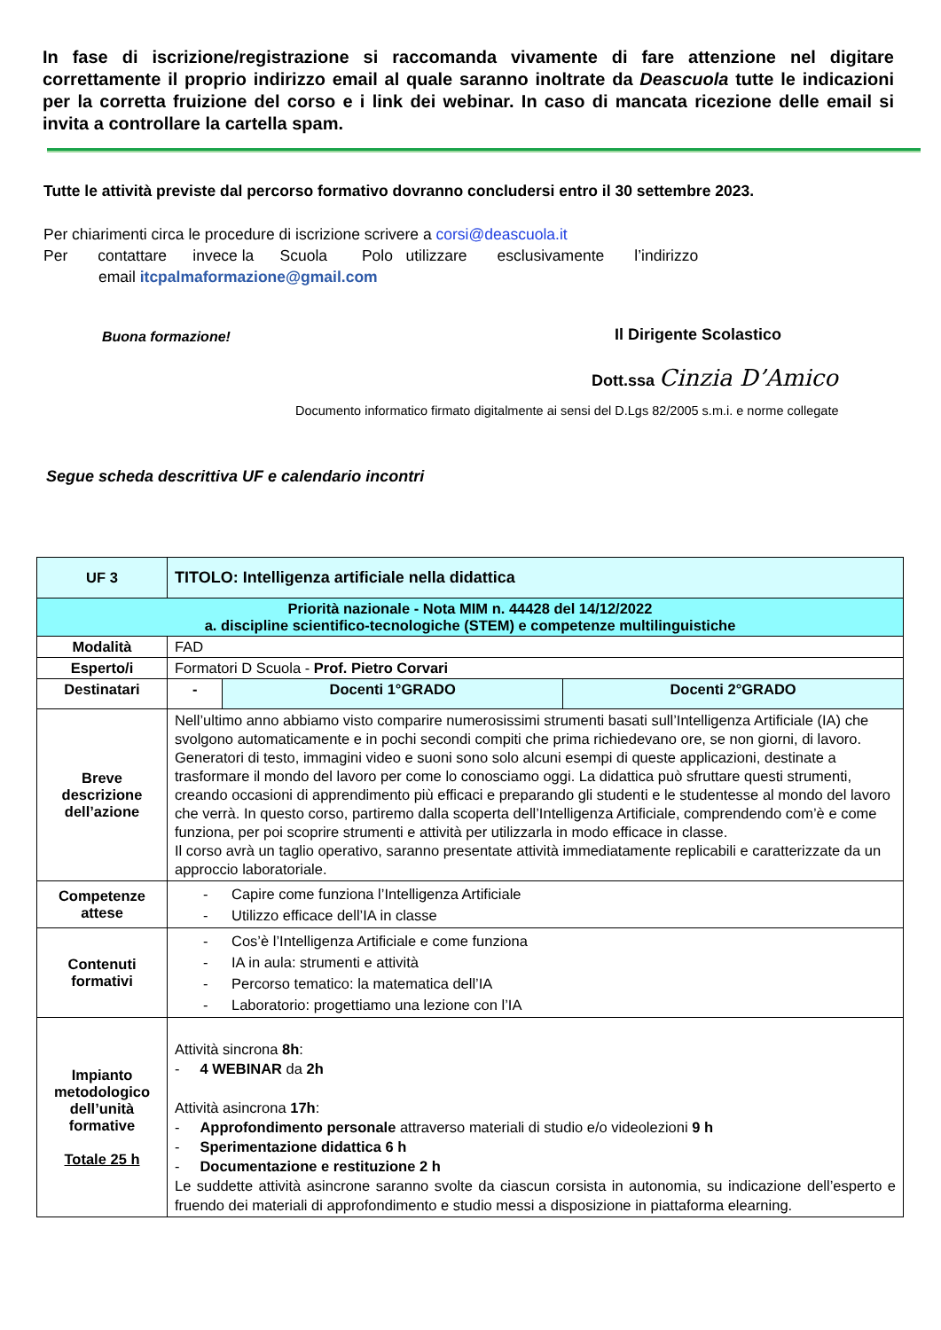In fase di iscrizione/registrazione si raccomanda vivamente di fare attenzione nel digitare correttamente il proprio indirizzo email al quale saranno inoltrate da Deascuola tutte le indicazioni per la corretta fruizione del corso e i link dei webinar. In caso di mancata ricezione delle email si invita a controllare la cartella spam.
Tutte le attività previste dal percorso formativo dovranno concludersi entro il 30 settembre 2023.
Per chiarimenti circa le procedure di iscrizione scrivere a corsi@deascuola.it
Per contattare invece la Scuola Polo utilizzare esclusivamente l’indirizzo
email itcpalmaformazione@gmail.com
Buona formazione! Il Dirigente Scolastico
Dott.ssa Cinzia D’Amico
Documento informatico firmato digitalmente ai sensi del D.Lgs 82/2005 s.m.i. e norme collegate
Segue scheda descrittiva UF e calendario incontri
| UF 3 | TITOLO: Intelligenza artificiale nella didattica | | |
| Priorità nazionale - Nota MIM n. 44428 del 14/12/2022 a. discipline scientifico-tecnologiche (STEM) e competenze multilinguistiche | | | |
| Modalità | FAD | | |
| Esperto/i | Formatori D Scuola - Prof. Pietro Corvari | | |
| Destinatari | - | Docenti 1°GRADO | Docenti 2°GRADO |
| Breve descrizione dell’azione | Nell’ultimo anno abbiamo visto comparire numerosissimi strumenti basati sull’Intelligenza Artificiale (IA) che svolgono automaticamente e in pochi secondi compiti che prima richiedevano ore, se non giorni, di lavoro. Generatori di testo, immagini video e suoni sono solo alcuni esempi di queste applicazioni, destinate a trasformare il mondo del lavoro per come lo conosciamo oggi. La didattica può sfruttare questi strumenti, creando occasioni di apprendimento più efficaci e preparando gli studenti e le studentesse al mondo del lavoro che verrà. In questo corso, partiremo dalla scoperta dell’Intelligenza Artificiale, comprendendo com’è e come funziona, per poi scoprire strumenti e attività per utilizzarla in modo efficace in classe. Il corso avrà un taglio operativo, saranno presentate attività immediatamente replicabili e caratterizzate da un approccio laboratoriale. | | |
| Competenze attese | - Capire come funziona l’Intelligenza Artificiale - Utilizzo efficace dell’IA in classe | | |
| Contenuti formativi | - Cos’è l’Intelligenza Artificiale e come funziona - IA in aula: strumenti e attività - Percorso tematico: la matematica dell’IA - Laboratorio: progettiamo una lezione con l’IA | | |
| Impianto metodologico dell’unità formative Totale 25 h | Attività sincrona 8h : - 4 WEBINAR da 2h Attività asincrona 17h : - Approfondimento personale attraverso materiali di studio e/o videolezioni 9 h - Sperimentazione didattica 6 h - Documentazione e restituzione 2 h Le suddette attività asincrone saranno svolte da ciascun corsista in autonomia, su indicazione dell’esperto e fruendo dei materiali di approfondimento e studio messi a disposizione in piattaforma elearning. | | |